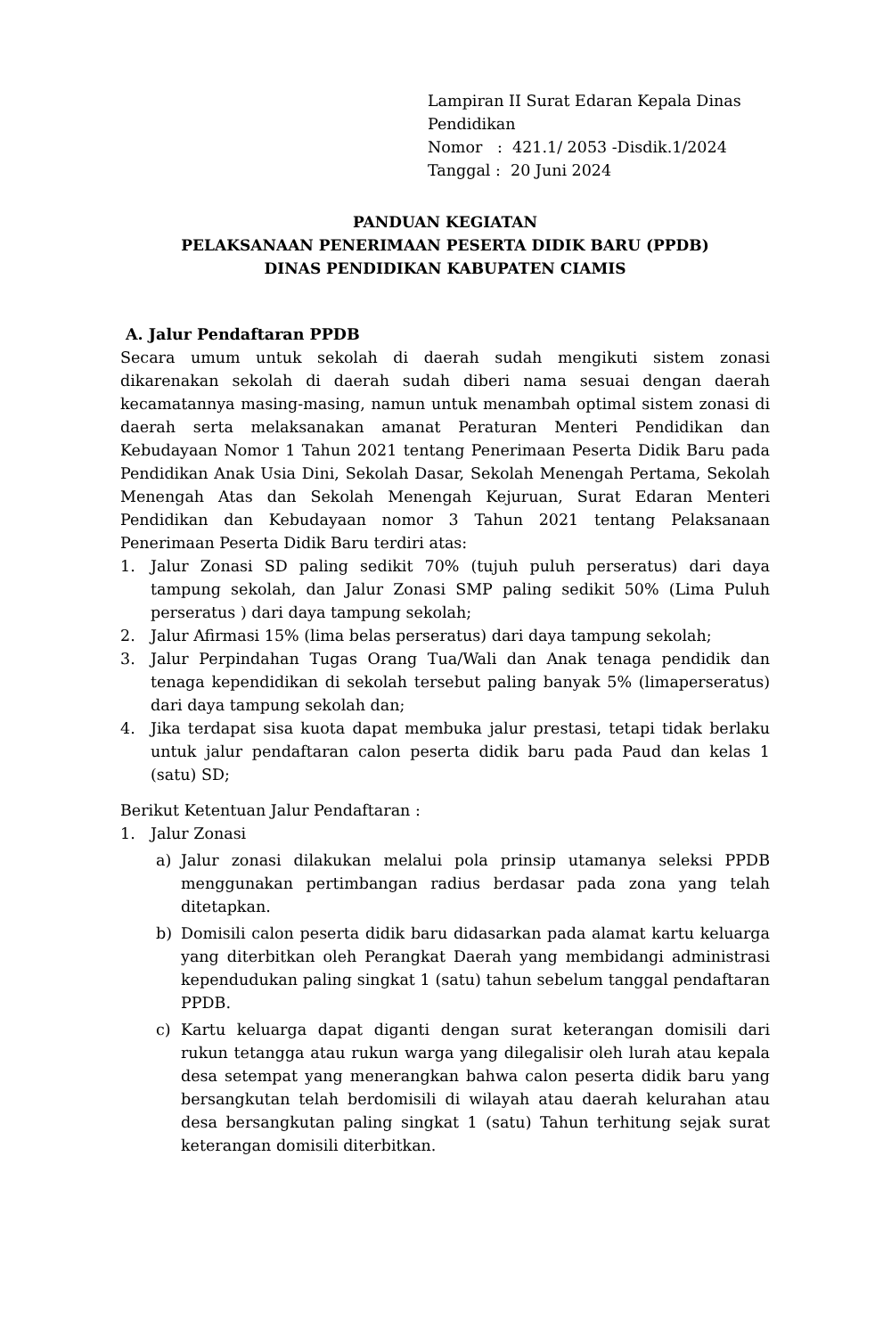Lampiran II Surat Edaran Kepala Dinas Pendidikan
Nomor : 421.1/ 2053 -Disdik.1/2024
Tanggal : 20 Juni 2024
PANDUAN KEGIATAN
PELAKSANAAN PENERIMAAN PESERTA DIDIK BARU (PPDB)
DINAS PENDIDIKAN KABUPATEN CIAMIS
A. Jalur Pendaftaran PPDB
Secara umum untuk sekolah di daerah sudah mengikuti sistem zonasi dikarenakan sekolah di daerah sudah diberi nama sesuai dengan daerah kecamatannya masing-masing, namun untuk menambah optimal sistem zonasi di daerah serta melaksanakan amanat Peraturan Menteri Pendidikan dan Kebudayaan Nomor 1 Tahun 2021 tentang Penerimaan Peserta Didik Baru pada Pendidikan Anak Usia Dini, Sekolah Dasar, Sekolah Menengah Pertama, Sekolah Menengah Atas dan Sekolah Menengah Kejuruan, Surat Edaran Menteri Pendidikan dan Kebudayaan nomor 3 Tahun 2021 tentang Pelaksanaan Penerimaan Peserta Didik Baru terdiri atas:
1. Jalur Zonasi SD paling sedikit 70% (tujuh puluh perseratus) dari daya tampung sekolah, dan Jalur Zonasi SMP paling sedikit 50% (Lima Puluh perseratus ) dari daya tampung sekolah;
2. Jalur Afirmasi 15% (lima belas perseratus) dari daya tampung sekolah;
3. Jalur Perpindahan Tugas Orang Tua/Wali dan Anak tenaga pendidik dan tenaga kependidikan di sekolah tersebut paling banyak 5% (limaperseratus) dari daya tampung sekolah dan;
4. Jika terdapat sisa kuota dapat membuka jalur prestasi, tetapi tidak berlaku untuk jalur pendaftaran calon peserta didik baru pada Paud dan kelas 1 (satu) SD;
Berikut Ketentuan Jalur Pendaftaran :
1. Jalur Zonasi
a) Jalur zonasi dilakukan melalui pola prinsip utamanya seleksi PPDB menggunakan pertimbangan radius berdasar pada zona yang telah ditetapkan.
b) Domisili calon peserta didik baru didasarkan pada alamat kartu keluarga yang diterbitkan oleh Perangkat Daerah yang membidangi administrasi kependudukan paling singkat 1 (satu) tahun sebelum tanggal pendaftaran PPDB.
c) Kartu keluarga dapat diganti dengan surat keterangan domisili dari rukun tetangga atau rukun warga yang dilegalisir oleh lurah atau kepala desa setempat yang menerangkan bahwa calon peserta didik baru yang bersangkutan telah berdomisili di wilayah atau daerah kelurahan atau desa bersangkutan paling singkat 1 (satu) Tahun terhitung sejak surat keterangan domisili diterbitkan.